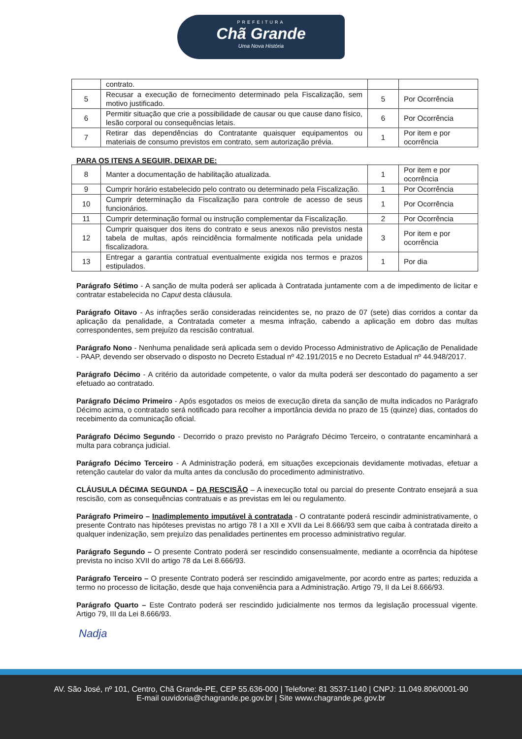PREFEITURA
Chã Grande
Uma Nova História
| | contrato. | | |
| 5 | Recusar a execução de fornecimento determinado pela Fiscalização, sem motivo justificado. | 5 | Por Ocorrência |
| 6 | Permitir situação que crie a possibilidade de causar ou que cause dano físico, lesão corporal ou consequências letais. | 6 | Por Ocorrência |
| 7 | Retirar das dependências do Contratante quaisquer equipamentos ou materiais de consumo previstos em contrato, sem autorização prévia. | 1 | Por item e por ocorrência |
PARA OS ITENS A SEGUIR, DEIXAR DE:
| 8 | Manter a documentação de habilitação atualizada. | 1 | Por item e por ocorrência |
| 9 | Cumprir horário estabelecido pelo contrato ou determinado pela Fiscalização. | 1 | Por Ocorrência |
| 10 | Cumprir determinação da Fiscalização para controle de acesso de seus funcionários. | 1 | Por Ocorrência |
| 11 | Cumprir determinação formal ou instrução complementar da Fiscalização. | 2 | Por Ocorrência |
| 12 | Cumprir quaisquer dos itens do contrato e seus anexos não previstos nesta tabela de multas, após reincidência formalmente notificada pela unidade fiscalizadora. | 3 | Por item e por ocorrência |
| 13 | Entregar a garantia contratual eventualmente exigida nos termos e prazos estipulados. | 1 | Por dia |
Parágrafo Sétimo - A sanção de multa poderá ser aplicada à Contratada juntamente com a de impedimento de licitar e contratar estabelecida no Caput desta cláusula.
Parágrafo Oitavo - As infrações serão consideradas reincidentes se, no prazo de 07 (sete) dias corridos a contar da aplicação da penalidade, a Contratada cometer a mesma infração, cabendo a aplicação em dobro das multas correspondentes, sem prejuízo da rescisão contratual.
Parágrafo Nono - Nenhuma penalidade será aplicada sem o devido Processo Administrativo de Aplicação de Penalidade - PAAP, devendo ser observado o disposto no Decreto Estadual nº 42.191/2015 e no Decreto Estadual nº 44.948/2017.
Parágrafo Décimo - A critério da autoridade competente, o valor da multa poderá ser descontado do pagamento a ser efetuado ao contratado.
Parágrafo Décimo Primeiro - Após esgotados os meios de execução direta da sanção de multa indicados no Parágrafo Décimo acima, o contratado será notificado para recolher a importância devida no prazo de 15 (quinze) dias, contados do recebimento da comunicação oficial.
Parágrafo Décimo Segundo - Decorrido o prazo previsto no Parágrafo Décimo Terceiro, o contratante encaminhará a multa para cobrança judicial.
Parágrafo Décimo Terceiro - A Administração poderá, em situações excepcionais devidamente motivadas, efetuar a retenção cautelar do valor da multa antes da conclusão do procedimento administrativo.
CLÁUSULA DÉCIMA SEGUNDA – DA RESCISÃO – A inexecução total ou parcial do presente Contrato ensejará a sua rescisão, com as consequências contratuais e as previstas em lei ou regulamento.
Parágrafo Primeiro – Inadimplemento imputável à contratada - O contratante poderá rescindir administrativamente, o presente Contrato nas hipóteses previstas no artigo 78 I a XII e XVII da Lei 8.666/93 sem que caiba à contratada direito a qualquer indenização, sem prejuízo das penalidades pertinentes em processo administrativo regular.
Parágrafo Segundo – O presente Contrato poderá ser rescindido consensualmente, mediante a ocorrência da hipótese prevista no inciso XVII do artigo 78 da Lei 8.666/93.
Parágrafo Terceiro – O presente Contrato poderá ser rescindido amigavelmente, por acordo entre as partes; reduzida a termo no processo de licitação, desde que haja conveniência para a Administração. Artigo 79, II da Lei 8.666/93.
Parágrafo Quarto – Este Contrato poderá ser rescindido judicialmente nos termos da legislação processual vigente. Artigo 79, III da Lei 8.666/93.
Nadja
AV. São José, nº 101, Centro, Chã Grande-PE, CEP 55.636-000 | Telefone: 81 3537-1140 | CNPJ: 11.049.806/0001-90
E-mail ouvidoria@chagrande.pe.gov.br | Site www.chagrande.pe.gov.br